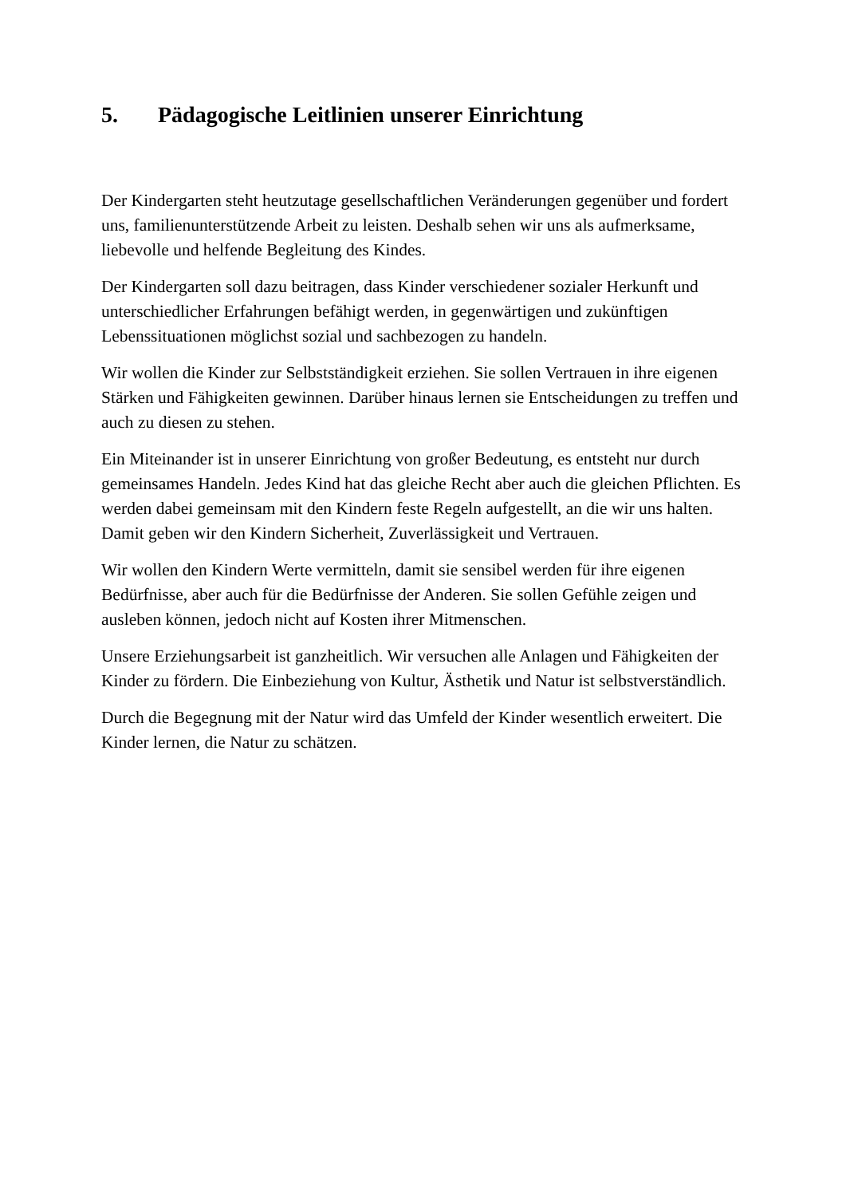5. Pädagogische Leitlinien unserer Einrichtung
Der Kindergarten steht heutzutage gesellschaftlichen Veränderungen gegenüber und fordert uns, familienunterstützende Arbeit zu leisten. Deshalb sehen wir uns als aufmerksame, liebevolle und helfende Begleitung des Kindes.
Der Kindergarten soll dazu beitragen, dass Kinder verschiedener sozialer Herkunft und unterschiedlicher Erfahrungen befähigt werden, in gegenwärtigen und zukünftigen Lebenssituationen möglichst sozial und sachbezogen zu handeln.
Wir wollen die Kinder zur Selbstständigkeit erziehen. Sie sollen Vertrauen in ihre eigenen Stärken und Fähigkeiten gewinnen. Darüber hinaus lernen sie Entscheidungen zu treffen und auch zu diesen zu stehen.
Ein Miteinander ist in unserer Einrichtung von großer Bedeutung, es entsteht nur durch gemeinsames Handeln. Jedes Kind hat das gleiche Recht aber auch die gleichen Pflichten. Es werden dabei gemeinsam mit den Kindern feste Regeln aufgestellt, an die wir uns halten. Damit geben wir den Kindern Sicherheit, Zuverlässigkeit und Vertrauen.
Wir wollen den Kindern Werte vermitteln, damit sie sensibel werden für ihre eigenen Bedürfnisse, aber auch für die Bedürfnisse der Anderen. Sie sollen Gefühle zeigen und ausleben können, jedoch nicht auf Kosten ihrer Mitmenschen.
Unsere Erziehungsarbeit ist ganzheitlich. Wir versuchen alle Anlagen und Fähigkeiten der Kinder zu fördern. Die Einbeziehung von Kultur, Ästhetik und Natur ist selbstverständlich.
Durch die Begegnung mit der Natur wird das Umfeld der Kinder wesentlich erweitert. Die Kinder lernen, die Natur zu schätzen.